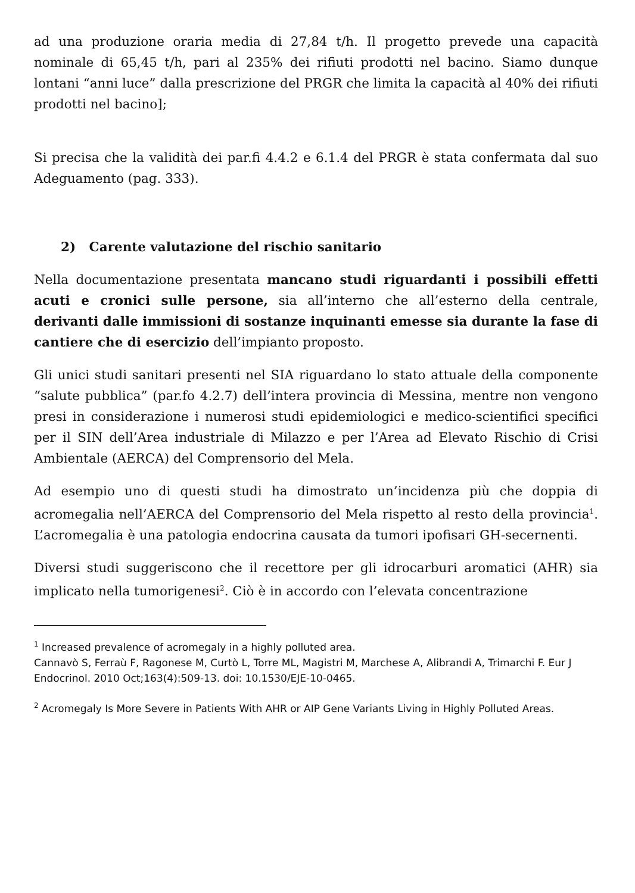ad una produzione oraria media di 27,84 t/h. Il progetto prevede una capacità nominale di 65,45 t/h, pari al 235% dei rifiuti prodotti nel bacino. Siamo dunque lontani “anni luce” dalla prescrizione del PRGR che limita la capacità al 40% dei rifiuti prodotti nel bacino];
Si precisa che la validità dei par.fi 4.4.2 e 6.1.4 del PRGR è stata confermata dal suo Adeguamento (pag. 333).
2) Carente valutazione del rischio sanitario
Nella documentazione presentata mancano studi riguardanti i possibili effetti acuti e cronici sulle persone, sia all’interno che all’esterno della centrale, derivanti dalle immissioni di sostanze inquinanti emesse sia durante la fase di cantiere che di esercizio dell’impianto proposto.
Gli unici studi sanitari presenti nel SIA riguardano lo stato attuale della componente “salute pubblica” (par.fo 4.2.7) dell’intera provincia di Messina, mentre non vengono presi in considerazione i numerosi studi epidemiologici e medico-scientifici specifici per il SIN dell’Area industriale di Milazzo e per l’Area ad Elevato Rischio di Crisi Ambientale (AERCA) del Comprensorio del Mela.
Ad esempio uno di questi studi ha dimostrato un’incidenza più che doppia di acromegalia nell’AERCA del Comprensorio del Mela rispetto al resto della provincia<sup>1</sup>. L’acromegalia è una patologia endocrina causata da tumori ipofisari GH-secernenti.
Diversi studi suggeriscono che il recettore per gli idrocarburi aromatici (AHR) sia implicato nella tumorigenesi<sup>2</sup>. Ciò è in accordo con l’elevata concentrazione
<sup>1</sup> Increased prevalence of acromegaly in a highly polluted area.
Cannavò S, Ferraù F, Ragonese M, Curtò L, Torre ML, Magistri M, Marchese A, Alibrandi A, Trimarchi F. Eur J Endocrinol. 2010 Oct;163(4):509-13. doi: 10.1530/EJE-10-0465.
<sup>2</sup> Acromegaly Is More Severe in Patients With AHR or AIP Gene Variants Living in Highly Polluted Areas.